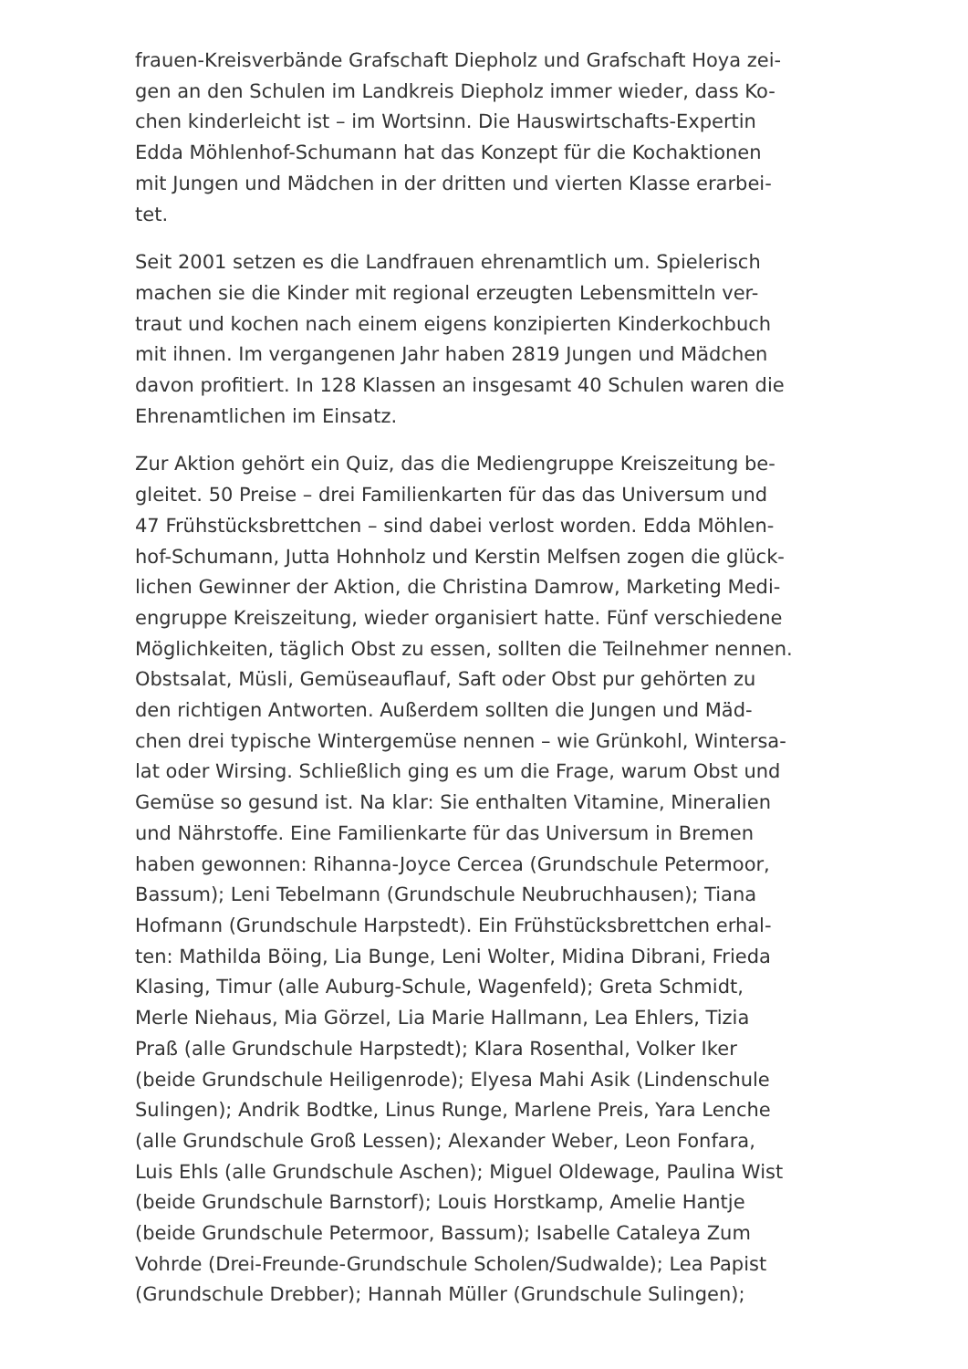frauen-Kreisverbände Grafschaft Diepholz und Grafschaft Hoya zei-
gen an den Schulen im Landkreis Diepholz immer wieder, dass Ko-
chen kinderleicht ist – im Wortsinn. Die Hauswirtschafts-Expertin
Edda Möhlenhof-Schumann hat das Konzept für die Kochaktionen
mit Jungen und Mädchen in der dritten und vierten Klasse erarbei-
tet.
Seit 2001 setzen es die Landfrauen ehrenamtlich um. Spielerisch
machen sie die Kinder mit regional erzeugten Lebensmitteln ver-
traut und kochen nach einem eigens konzipierten Kinderkochbuch
mit ihnen. Im vergangenen Jahr haben 2819 Jungen und Mädchen
davon profitiert. In 128 Klassen an insgesamt 40 Schulen waren die
Ehrenamtlichen im Einsatz.
Zur Aktion gehört ein Quiz, das die Mediengruppe Kreiszeitung be-
gleitet. 50 Preise – drei Familienkarten für das das Universum und
47 Frühstücksbrettchen – sind dabei verlost worden. Edda Möhlen-
hof-Schumann, Jutta Hohnholz und Kerstin Melfsen zogen die glück-
lichen Gewinner der Aktion, die Christina Damrow, Marketing Medi-
engruppe Kreiszeitung, wieder organisiert hatte. Fünf verschiedene
Möglichkeiten, täglich Obst zu essen, sollten die Teilnehmer nennen.
Obstsalat, Müsli, Gemüseauflauf, Saft oder Obst pur gehörten zu
den richtigen Antworten. Außerdem sollten die Jungen und Mäd-
chen drei typische Wintergemüse nennen – wie Grünkohl, Wintersa-
lat oder Wirsing. Schließlich ging es um die Frage, warum Obst und
Gemüse so gesund ist. Na klar: Sie enthalten Vitamine, Mineralien
und Nährstoffe. Eine Familienkarte für das Universum in Bremen
haben gewonnen: Rihanna-Joyce Cercea (Grundschule Petermoor,
Bassum); Leni Tebelmann (Grundschule Neubruchhausen); Tiana
Hofmann (Grundschule Harpstedt). Ein Frühstücksbrettchen erhal-
ten: Mathilda Böing, Lia Bunge, Leni Wolter, Midina Dibrani, Frieda
Klasing, Timur (alle Auburg-Schule, Wagenfeld); Greta Schmidt,
Merle Niehaus, Mia Görzel, Lia Marie Hallmann, Lea Ehlers, Tizia
Praß (alle Grundschule Harpstedt); Klara Rosenthal, Volker Iker
(beide Grundschule Heiligenrode); Elyesa Mahi Asik (Lindenschule
Sulingen); Andrik Bodtke, Linus Runge, Marlene Preis, Yara Lenche
(alle Grundschule Groß Lessen); Alexander Weber, Leon Fonfara,
Luis Ehls (alle Grundschule Aschen); Miguel Oldewage, Paulina Wist
(beide Grundschule Barnstorf); Louis Horstkamp, Amelie Hantje
(beide Grundschule Petermoor, Bassum); Isabelle Cataleya Zum
Vohrde (Drei-Freunde-Grundschule Scholen/Sudwalde); Lea Papist
(Grundschule Drebber); Hannah Müller (Grundschule Sulingen);